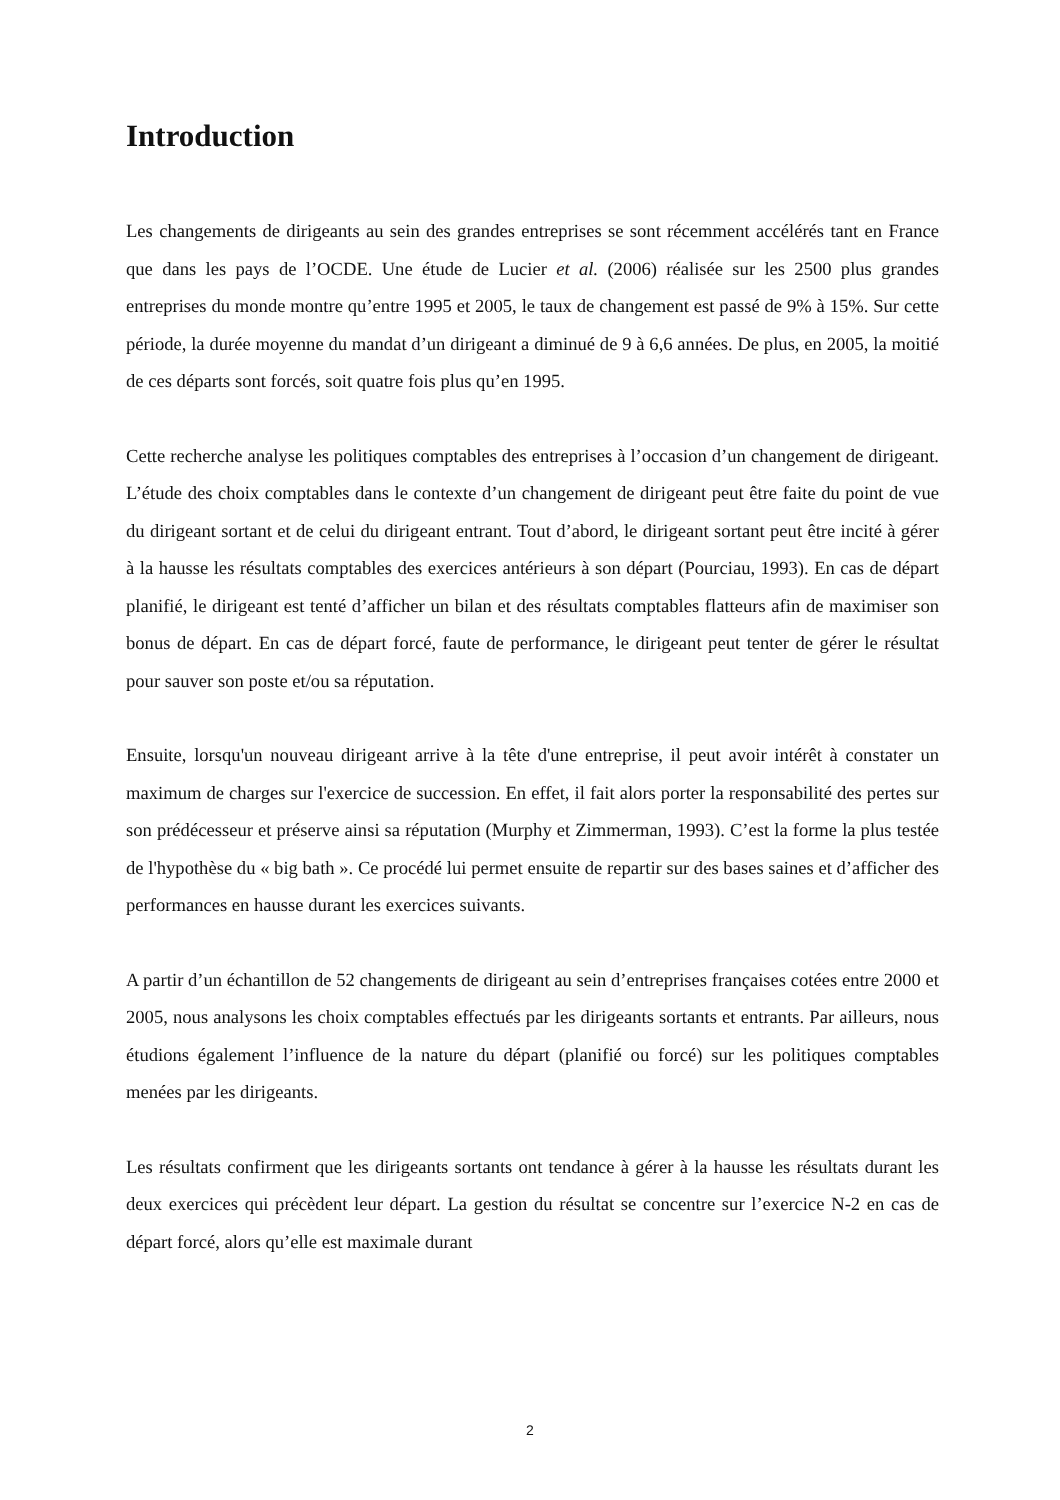Introduction
Les changements de dirigeants au sein des grandes entreprises se sont récemment accélérés tant en France que dans les pays de l’OCDE. Une étude de Lucier et al. (2006) réalisée sur les 2500 plus grandes entreprises du monde montre qu’entre 1995 et 2005, le taux de changement est passé de 9% à 15%. Sur cette période, la durée moyenne du mandat d’un dirigeant a diminué de 9 à 6,6 années. De plus, en 2005, la moitié de ces départs sont forcés, soit quatre fois plus qu’en 1995.
Cette recherche analyse les politiques comptables des entreprises à l’occasion d’un changement de dirigeant. L’étude des choix comptables dans le contexte d’un changement de dirigeant peut être faite du point de vue du dirigeant sortant et de celui du dirigeant entrant. Tout d’abord, le dirigeant sortant peut être incité à gérer à la hausse les résultats comptables des exercices antérieurs à son départ (Pourciau, 1993). En cas de départ planifié, le dirigeant est tenté d’afficher un bilan et des résultats comptables flatteurs afin de maximiser son bonus de départ. En cas de départ forcé, faute de performance, le dirigeant peut tenter de gérer le résultat pour sauver son poste et/ou sa réputation.
Ensuite, lorsqu'un nouveau dirigeant arrive à la tête d'une entreprise, il peut avoir intérêt à constater un maximum de charges sur l'exercice de succession. En effet, il fait alors porter la responsabilité des pertes sur son prédécesseur et préserve ainsi sa réputation (Murphy et Zimmerman, 1993). C’est la forme la plus testée de l'hypothèse du « big bath ». Ce procédé lui permet ensuite de repartir sur des bases saines et d’afficher des performances en hausse durant les exercices suivants.
A partir d’un échantillon de 52 changements de dirigeant au sein d’entreprises françaises cotées entre 2000 et 2005, nous analysons les choix comptables effectués par les dirigeants sortants et entrants. Par ailleurs, nous étudions également l’influence de la nature du départ (planifié ou forcé) sur les politiques comptables menées par les dirigeants.
Les résultats confirment que les dirigeants sortants ont tendance à gérer à la hausse les résultats durant les deux exercices qui précèdent leur départ. La gestion du résultat se concentre sur l’exercice N-2 en cas de départ forcé, alors qu’elle est maximale durant
2